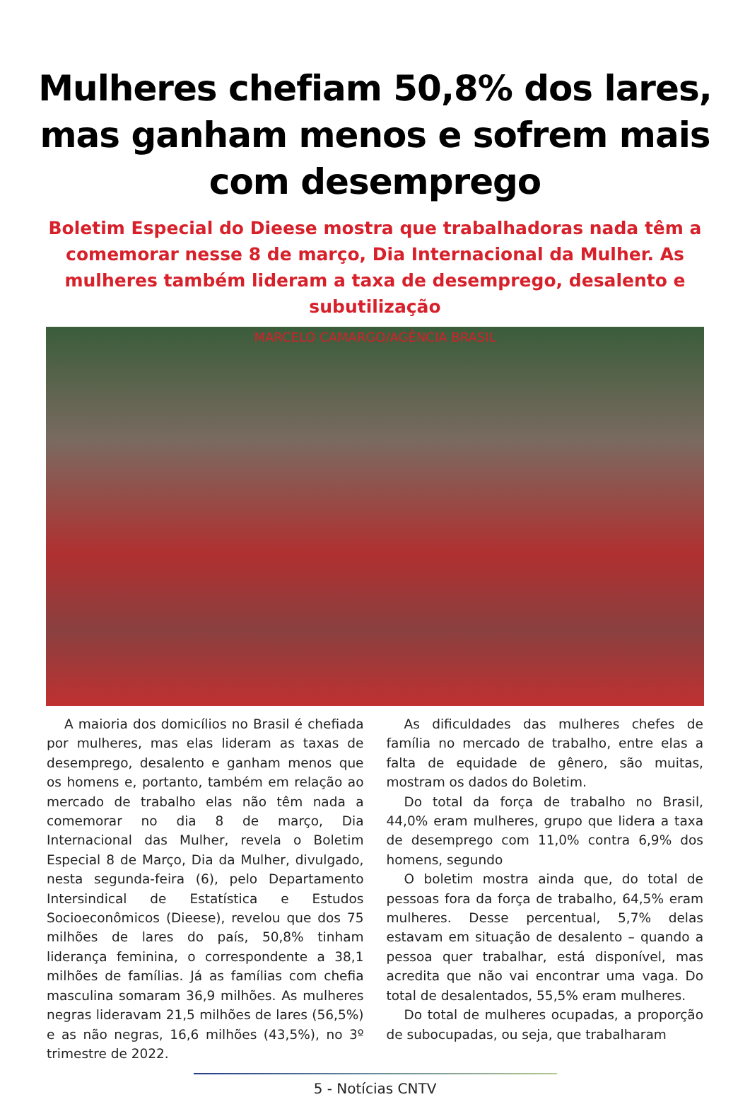Mulheres chefiam 50,8% dos lares, mas ganham menos e sofrem mais com desemprego
Boletim Especial do Dieese mostra que trabalhadoras nada têm a comemorar nesse 8 de março, Dia Internacional da Mulher. As mulheres também lideram a taxa de desemprego, desalento e subutilização
MARCELO CAMARGO/AGÊNCIA BRASIL
A maioria dos domicílios no Brasil é chefiada por mulheres, mas elas lideram as taxas de desemprego, desalento e ganham menos que os homens e, portanto, também em relação ao mercado de trabalho elas não têm nada a comemorar no dia 8 de março, Dia Internacional das Mulher, revela o Boletim Especial 8 de Março, Dia da Mulher, divulgado, nesta segunda-feira (6), pelo Departamento Intersindical de Estatística e Estudos Socioeconômicos (Dieese), revelou que dos 75 milhões de lares do país, 50,8% tinham liderança feminina, o correspondente a 38,1 milhões de famílias. Já as famílias com chefia masculina somaram 36,9 milhões. As mulheres negras lideravam 21,5 milhões de lares (56,5%) e as não negras, 16,6 milhões (43,5%), no 3º trimestre de 2022.
As dificuldades das mulheres chefes de família no mercado de trabalho, entre elas a falta de equidade de gênero, são muitas, mostram os dados do Boletim.
Do total da força de trabalho no Brasil, 44,0% eram mulheres, grupo que lidera a taxa de desemprego com 11,0% contra 6,9% dos homens, segundo
O boletim mostra ainda que, do total de pessoas fora da força de trabalho, 64,5% eram mulheres. Desse percentual, 5,7% delas estavam em situação de desalento – quando a pessoa quer trabalhar, está disponível, mas acredita que não vai encontrar uma vaga. Do total de desalentados, 55,5% eram mulheres.
Do total de mulheres ocupadas, a proporção de subocupadas, ou seja, que trabalharam
5 - Notícias CNTV